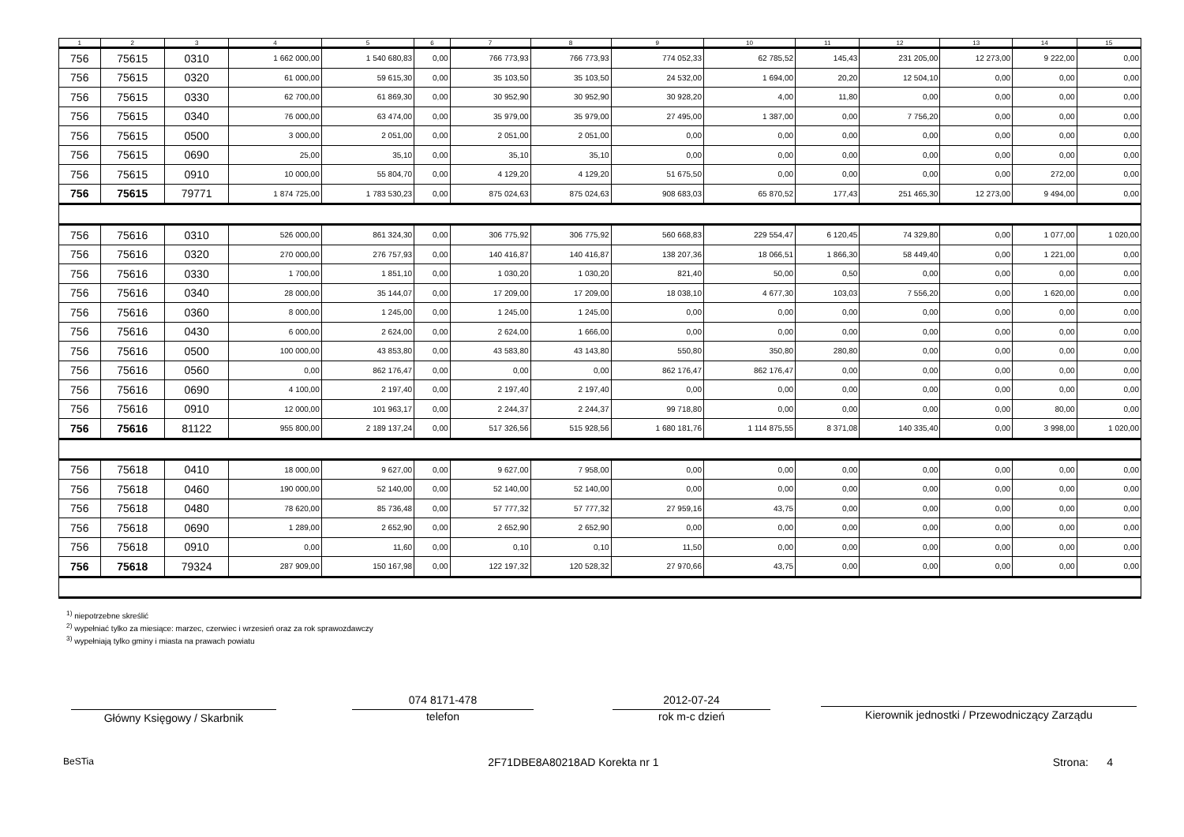| 1 | 2 | 3 | 4 | 5 | 6 | 7 | 8 | 9 | 10 | 11 | 12 | 13 | 14 | 15 |
| --- | --- | --- | --- | --- | --- | --- | --- | --- | --- | --- | --- | --- | --- | --- |
| 756 | 75615 | 0310 | 1 662 000,00 | 1 540 680,83 | 0,00 | 766 773,93 | 766 773,93 | 774 052,33 | 62 785,52 | 145,43 | 231 205,00 | 12 273,00 | 9 222,00 | 0,00 |
| 756 | 75615 | 0320 | 61 000,00 | 59 615,30 | 0,00 | 35 103,50 | 35 103,50 | 24 532,00 | 1 694,00 | 20,20 | 12 504,10 | 0,00 | 0,00 | 0,00 |
| 756 | 75615 | 0330 | 62 700,00 | 61 869,30 | 0,00 | 30 952,90 | 30 952,90 | 30 928,20 | 4,00 | 11,80 | 0,00 | 0,00 | 0,00 | 0,00 |
| 756 | 75615 | 0340 | 76 000,00 | 63 474,00 | 0,00 | 35 979,00 | 35 979,00 | 27 495,00 | 1 387,00 | 0,00 | 7 756,20 | 0,00 | 0,00 | 0,00 |
| 756 | 75615 | 0500 | 3 000,00 | 2 051,00 | 0,00 | 2 051,00 | 2 051,00 | 0,00 | 0,00 | 0,00 | 0,00 | 0,00 | 0,00 | 0,00 |
| 756 | 75615 | 0690 | 25,00 | 35,10 | 0,00 | 35,10 | 35,10 | 0,00 | 0,00 | 0,00 | 0,00 | 0,00 | 0,00 | 0,00 |
| 756 | 75615 | 0910 | 10 000,00 | 55 804,70 | 0,00 | 4 129,20 | 4 129,20 | 51 675,50 | 0,00 | 0,00 | 0,00 | 0,00 | 272,00 | 0,00 |
| 756 | 75615 | 79771 | 1 874 725,00 | 1 783 530,23 | 0,00 | 875 024,63 | 875 024,63 | 908 683,03 | 65 870,52 | 177,43 | 251 465,30 | 12 273,00 | 9 494,00 | 0,00 |
| 756 | 75616 | 0310 | 526 000,00 | 861 324,30 | 0,00 | 306 775,92 | 306 775,92 | 560 668,83 | 229 554,47 | 6 120,45 | 74 329,80 | 0,00 | 1 077,00 | 1 020,00 |
| 756 | 75616 | 0320 | 270 000,00 | 276 757,93 | 0,00 | 140 416,87 | 140 416,87 | 138 207,36 | 18 066,51 | 1 866,30 | 58 449,40 | 0,00 | 1 221,00 | 0,00 |
| 756 | 75616 | 0330 | 1 700,00 | 1 851,10 | 0,00 | 1 030,20 | 1 030,20 | 821,40 | 50,00 | 0,50 | 0,00 | 0,00 | 0,00 | 0,00 |
| 756 | 75616 | 0340 | 28 000,00 | 35 144,07 | 0,00 | 17 209,00 | 17 209,00 | 18 038,10 | 4 677,30 | 103,03 | 7 556,20 | 0,00 | 1 620,00 | 0,00 |
| 756 | 75616 | 0360 | 8 000,00 | 1 245,00 | 0,00 | 1 245,00 | 1 245,00 | 0,00 | 0,00 | 0,00 | 0,00 | 0,00 | 0,00 | 0,00 |
| 756 | 75616 | 0430 | 6 000,00 | 2 624,00 | 0,00 | 2 624,00 | 1 666,00 | 0,00 | 0,00 | 0,00 | 0,00 | 0,00 | 0,00 | 0,00 |
| 756 | 75616 | 0500 | 100 000,00 | 43 853,80 | 0,00 | 43 583,80 | 43 143,80 | 550,80 | 350,80 | 280,80 | 0,00 | 0,00 | 0,00 | 0,00 |
| 756 | 75616 | 0560 | 0,00 | 862 176,47 | 0,00 | 0,00 | 0,00 | 862 176,47 | 862 176,47 | 0,00 | 0,00 | 0,00 | 0,00 | 0,00 |
| 756 | 75616 | 0690 | 4 100,00 | 2 197,40 | 0,00 | 2 197,40 | 2 197,40 | 0,00 | 0,00 | 0,00 | 0,00 | 0,00 | 0,00 | 0,00 |
| 756 | 75616 | 0910 | 12 000,00 | 101 963,17 | 0,00 | 2 244,37 | 2 244,37 | 99 718,80 | 0,00 | 0,00 | 0,00 | 0,00 | 80,00 | 0,00 |
| 756 | 75616 | 81122 | 955 800,00 | 2 189 137,24 | 0,00 | 517 326,56 | 515 928,56 | 1 680 181,76 | 1 114 875,55 | 8 371,08 | 140 335,40 | 0,00 | 3 998,00 | 1 020,00 |
| 756 | 75618 | 0410 | 18 000,00 | 9 627,00 | 0,00 | 9 627,00 | 7 958,00 | 0,00 | 0,00 | 0,00 | 0,00 | 0,00 | 0,00 | 0,00 |
| 756 | 75618 | 0460 | 190 000,00 | 52 140,00 | 0,00 | 52 140,00 | 52 140,00 | 0,00 | 0,00 | 0,00 | 0,00 | 0,00 | 0,00 | 0,00 |
| 756 | 75618 | 0480 | 78 620,00 | 85 736,48 | 0,00 | 57 777,32 | 57 777,32 | 27 959,16 | 43,75 | 0,00 | 0,00 | 0,00 | 0,00 | 0,00 |
| 756 | 75618 | 0690 | 1 289,00 | 2 652,90 | 0,00 | 2 652,90 | 2 652,90 | 0,00 | 0,00 | 0,00 | 0,00 | 0,00 | 0,00 | 0,00 |
| 756 | 75618 | 0910 | 0,00 | 11,60 | 0,00 | 0,10 | 0,10 | 11,50 | 0,00 | 0,00 | 0,00 | 0,00 | 0,00 | 0,00 |
| 756 | 75618 | 79324 | 287 909,00 | 150 167,98 | 0,00 | 122 197,32 | 120 528,32 | 27 970,66 | 43,75 | 0,00 | 0,00 | 0,00 | 0,00 | 0,00 |
<sup>1)</sup> niepotrzebne skreślić
<sup>2)</sup> wypełniać tylko za miesiące: marzec, czerwiec i wrzesień oraz za rok sprawozdawczy
<sup>3)</sup> wypełniają tylko gminy i miasta na prawach powiatu
Główny Księgowy / Skarbnik
074 8171-478
telefon
2012-07-24
rok m-c dzień
Kierownik jednostki / Przewodniczący Zarządu
BeSTia 2F71DBE8A80218AD Korekta nr 1 Strona: 4